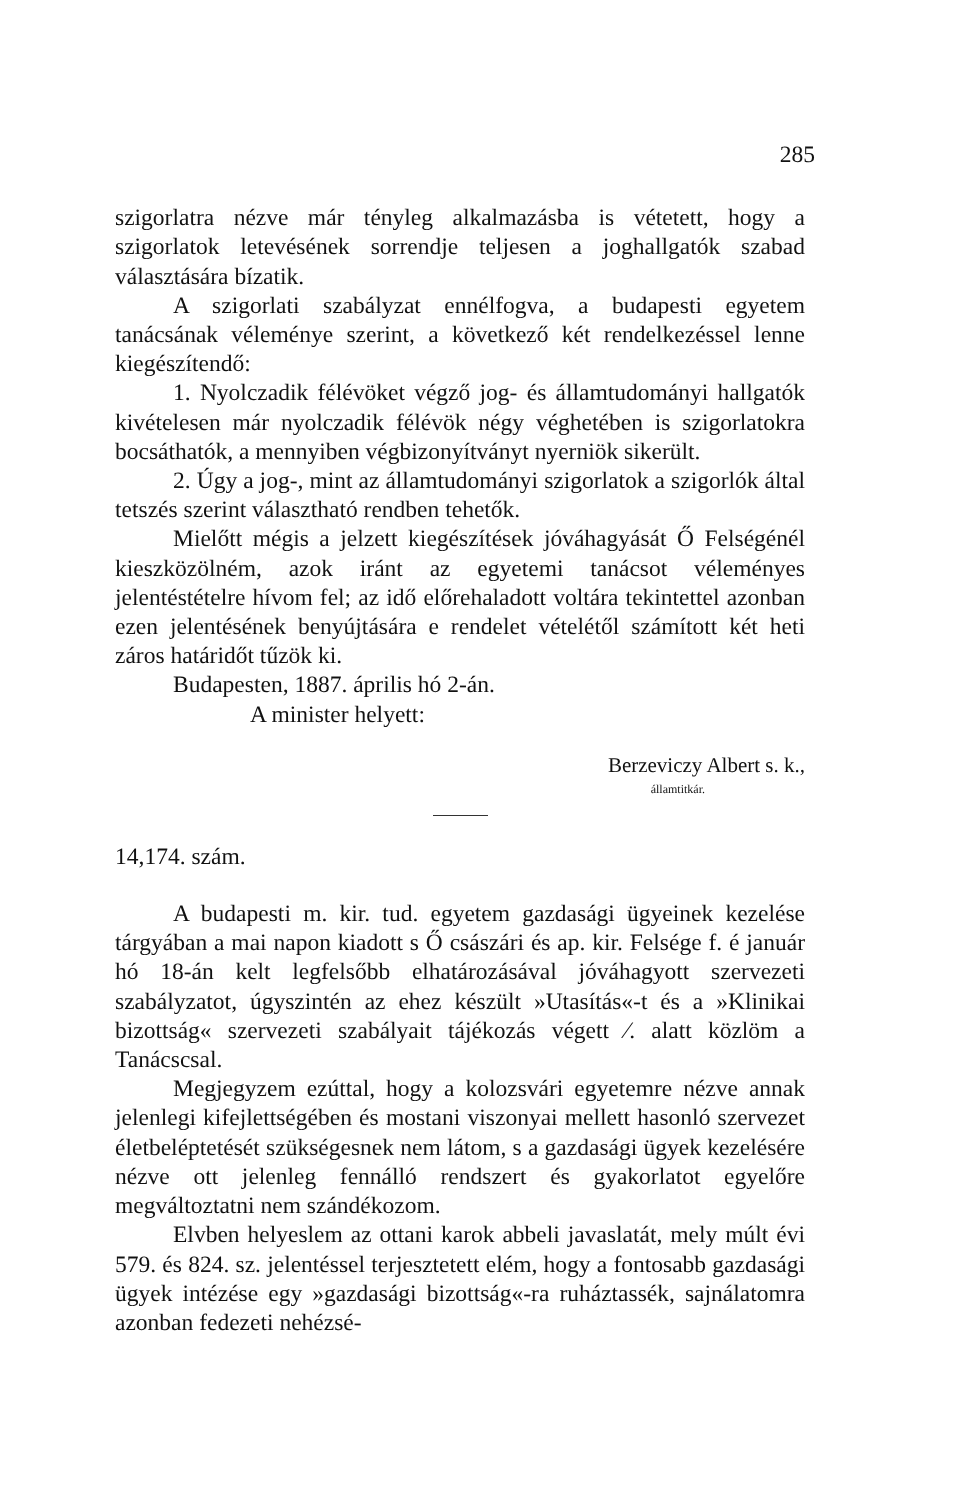285
szigorlatra nézve már tényleg alkalmazásba is vétetett, hogy a szigorlatok letevésének sorrendje teljesen a joghallgatók szabad választására bízatik.
A szigorlati szabályzat ennélfogva, a budapesti egyetem tanácsának véleménye szerint, a következő két rendelkezéssel lenne kiegészítendő:
1. Nyolczadik félévöket végző jog- és államtudományi hallgatók kivételesen már nyolczadik félévök négy végheté­ben is szigorlatokra bocsáthatók, a mennyiben végbizonyít­ványt nyerniök sikerült.
2. Úgy a jog-, mint az államtudományi szigorlatok a szigorlók által tetszés szerint választható rendben tehetők.
Mielőtt mégis a jelzett kiegészítések jóváhagyását Ő Fel­ségénél kieszközölném, azok iránt az egyetemi tanácsot vélemé­nyes jelentéstételre hívom fel; az idő előrehaladott voltára tekintettel azonban ezen jelentésének benyújtására e rendelet vételétől számított két heti záros határidőt tűzök ki.
Budapesten, 1887. április hó 2-án.
A minister helyett:
Berzeviczy Albert s. k.,
államtitkár.
14,174. szám.
A budapesti m. kir. tud. egyetem gazdasági ügyeinek kezelése tárgyában a mai napon kiadott s Ő császári és ap. kir. Felsége f. é január hó 18-án kelt legfelsőbb elhatározá­sával jóváhagyott szervezeti szabályzatot, úgyszintén az ehez készült »Utasítás«-t és a »Klinikai bizottság« szervezeti szabá­lyait tájékozás végett ⁄. alatt közlöm a Tanácscsal.
Megjegyzem ezúttal, hogy a kolozsvári egyetemre nézve annak jelenlegi kifejlettségében és mostani viszonyai mellett hasonló szervezet életbeléptetését szükségesnek nem látom, s a gazdasági ügyek kezelésére nézve ott jelenleg fennálló rend­szert és gyakorlatot egyelőre megváltoztatni nem szándékozom.
Elvben helyeslem az ottani karok abbeli javaslatát, mely múlt évi 579. és 824. sz. jelentéssel terjesztetett elém, hogy a fontosabb gazdasági ügyek intézése egy »gazdasági bizott­ság«-ra ruháztassék, sajnálatomra azonban fedezeti nehézsé-